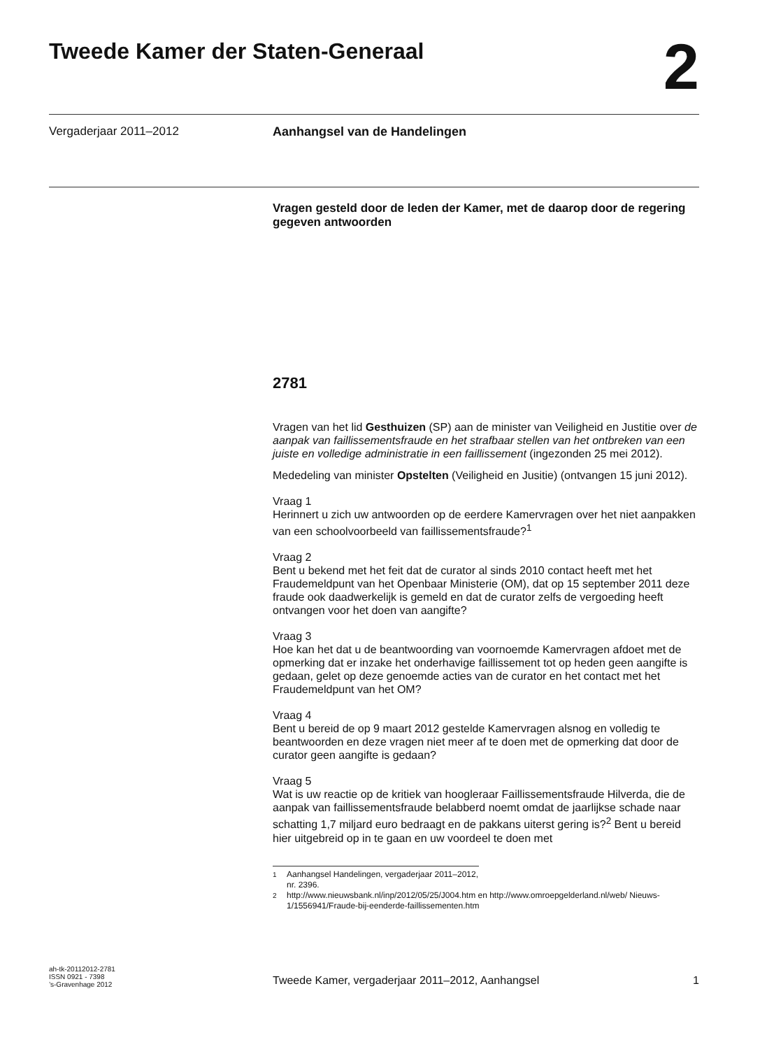Tweede Kamer der Staten-Generaal
2
Vergaderjaar 2011–2012 Aanhangsel van de Handelingen
Vragen gesteld door de leden der Kamer, met de daarop door de regering gegeven antwoorden
2781
Vragen van het lid Gesthuizen (SP) aan de minister van Veiligheid en Justitie over de aanpak van faillissementsfraude en het strafbaar stellen van het ontbreken van een juiste en volledige administratie in een faillissement (ingezonden 25 mei 2012).
Mededeling van minister Opstelten (Veiligheid en Jusitie) (ontvangen 15 juni 2012).
Vraag 1
Herinnert u zich uw antwoorden op de eerdere Kamervragen over het niet aanpakken van een schoolvoorbeeld van faillissementsfraude?<sup>1</sup>
Vraag 2
Bent u bekend met het feit dat de curator al sinds 2010 contact heeft met het Fraudemeldpunt van het Openbaar Ministerie (OM), dat op 15 september 2011 deze fraude ook daadwerkelijk is gemeld en dat de curator zelfs de vergoeding heeft ontvangen voor het doen van aangifte?
Vraag 3
Hoe kan het dat u de beantwoording van voornoemde Kamervragen afdoet met de opmerking dat er inzake het onderhavige faillissement tot op heden geen aangifte is gedaan, gelet op deze genoemde acties van de curator en het contact met het Fraudemeldpunt van het OM?
Vraag 4
Bent u bereid de op 9 maart 2012 gestelde Kamervragen alsnog en volledig te beantwoorden en deze vragen niet meer af te doen met de opmerking dat door de curator geen aangifte is gedaan?
Vraag 5
Wat is uw reactie op de kritiek van hoogleraar Faillissementsfraude Hilverda, die de aanpak van faillissementsfraude belabberd noemt omdat de jaarlijkse schade naar schatting 1,7 miljard euro bedraagt en de pakkans uiterst gering is?<sup>2</sup> Bent u bereid hier uitgebreid op in te gaan en uw voordeel te doen met
<sup>1</sup> Aanhangsel Handelingen, vergaderjaar 2011–2012, nr. 2396.
<sup>2</sup> http://www.nieuwsbank.nl/inp/2012/05/25/J004.htm en http://www.omroepgelderland.nl/web/ Nieuws-1/1556941/Fraude-bij-eenderde-faillissementen.htm
ah-tk-20112012-2781
ISSN 0921 - 7398
’s-Gravenhage 2012
Tweede Kamer, vergaderjaar 2011–2012, Aanhangsel 1